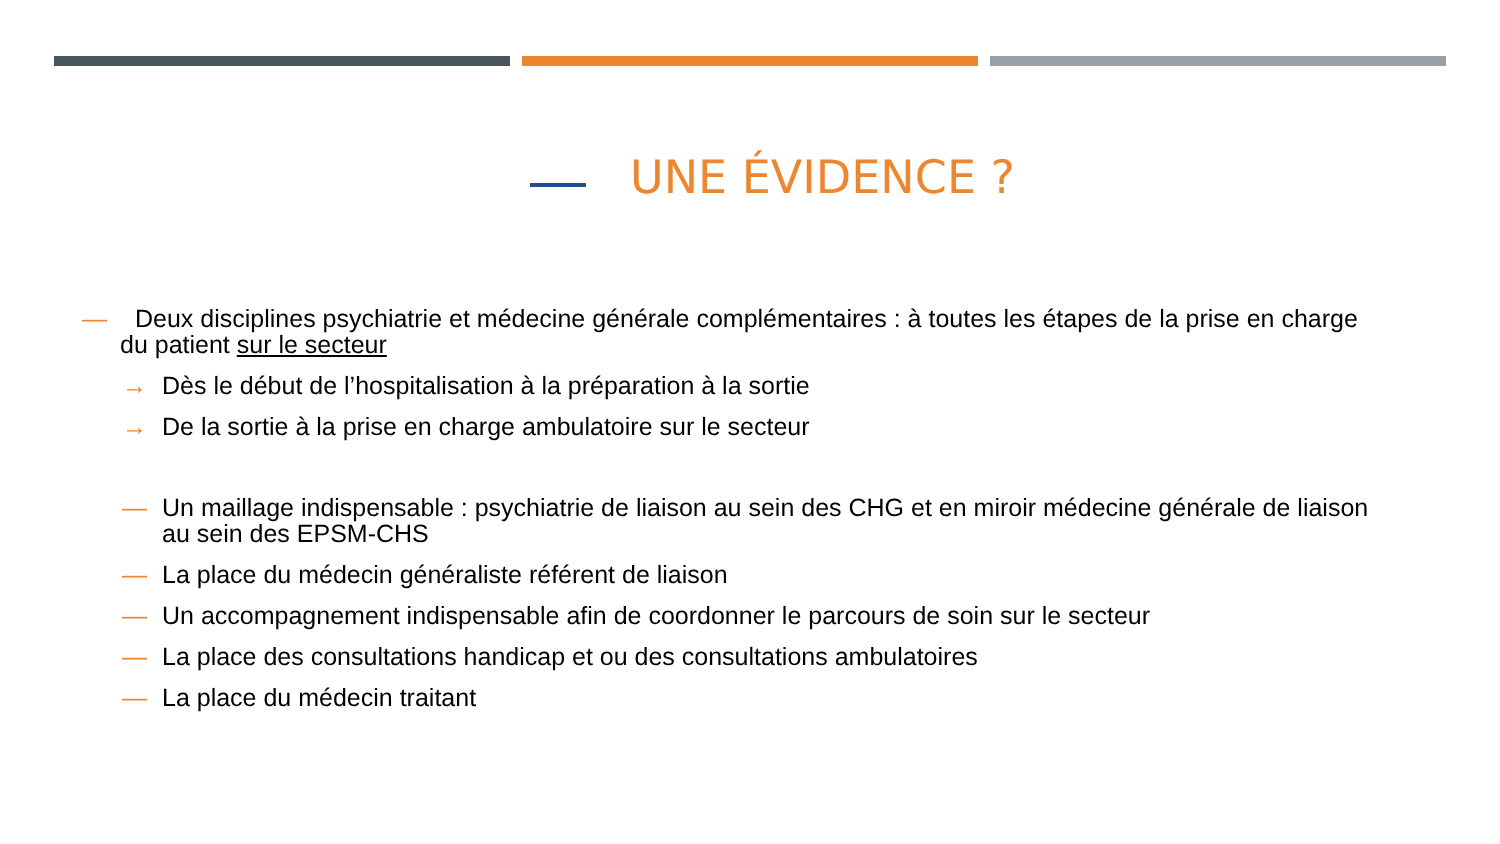UNE ÉVIDENCE ?
— Deux disciplines psychiatrie et médecine générale complémentaires : à toutes les étapes de la prise en charge du patient sur le secteur
→ Dès le début de l’hospitalisation à la préparation à la sortie
→ De la sortie à la prise en charge ambulatoire sur le secteur
— Un maillage indispensable : psychiatrie de liaison au sein des CHG et en miroir médecine générale de liaison au sein des EPSM-CHS
— La place du médecin généraliste référent de liaison
— Un accompagnement indispensable afin de coordonner le parcours de soin sur le secteur
— La place des consultations handicap et ou des consultations ambulatoires
— La place du médecin traitant